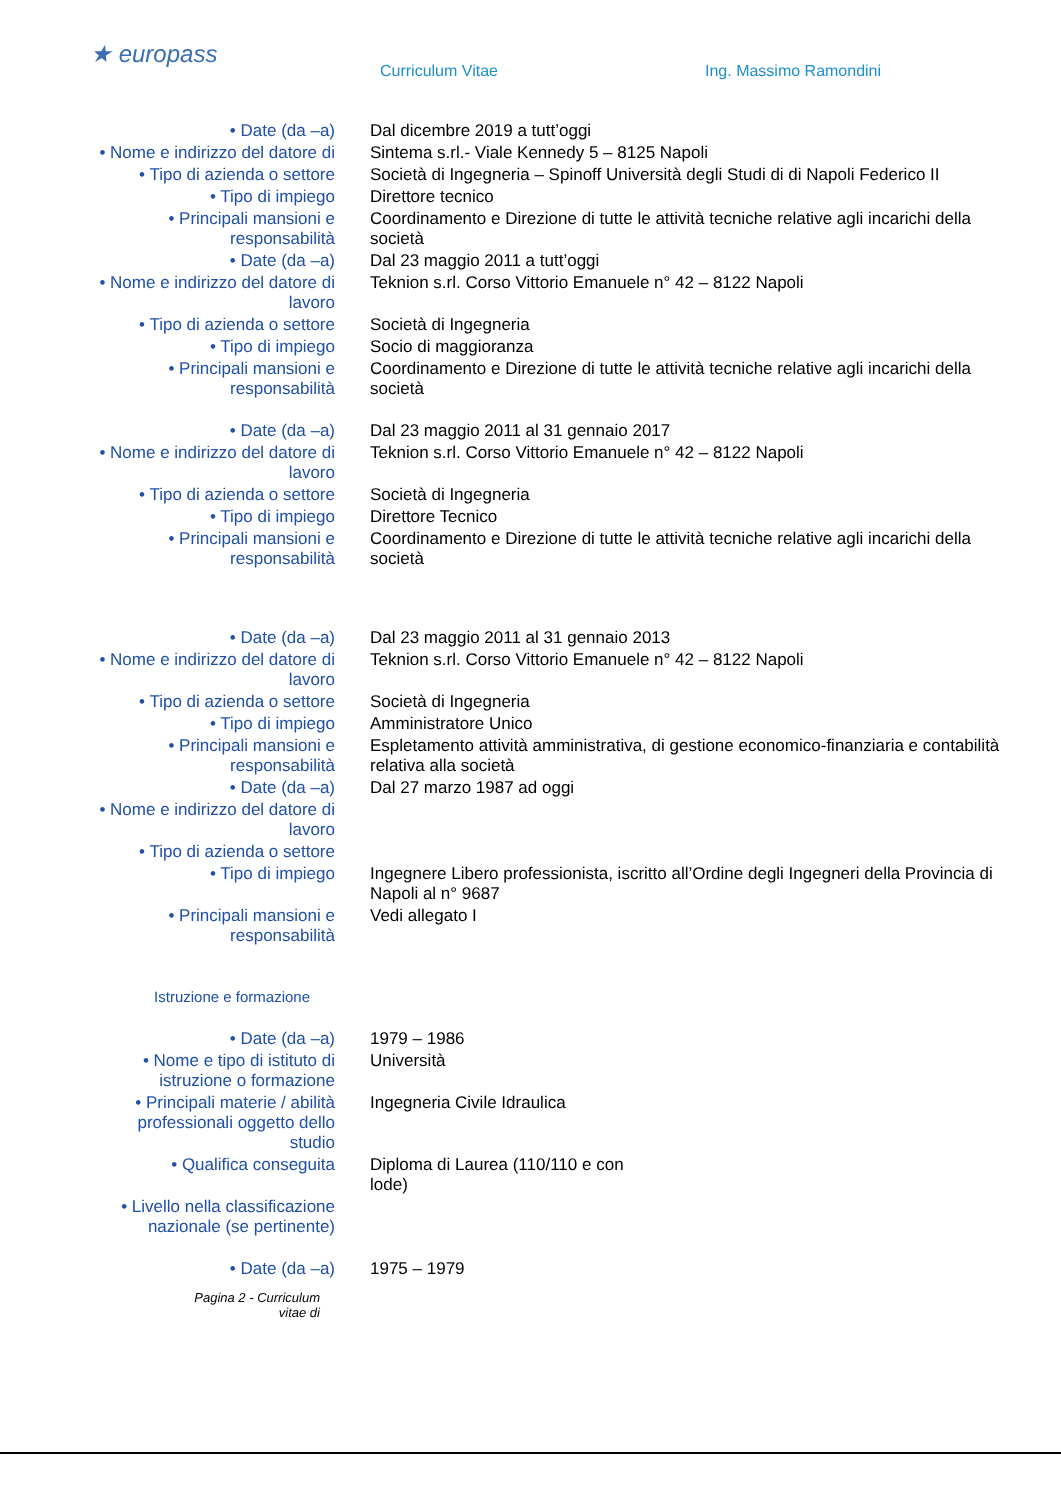★ europass
Curriculum Vitae Ing. Massimo Ramondini
| • Date (da –a) | Dal dicembre 2019 a tutt’oggi |
| • Nome e indirizzo del datore di | Sintema s.rl.- Viale Kennedy 5 – 8125 Napoli |
| • Tipo di azienda o settore | Società di Ingegneria – Spinoff Università degli Studi di di Napoli Federico II |
| • Tipo di impiego | Direttore tecnico |
| • Principali mansioni e responsabilità | Coordinamento e Direzione di tutte le attività tecniche relative agli incarichi della società |
| • Date (da –a) | Dal 23 maggio 2011 a tutt’oggi |
| • Nome e indirizzo del datore di lavoro | Teknion s.rl. Corso Vittorio Emanuele n° 42 – 8122 Napoli |
| • Tipo di azienda o settore | Società di Ingegneria |
| • Tipo di impiego | Socio di maggioranza |
| • Principali mansioni e responsabilità | Coordinamento e Direzione di tutte le attività tecniche relative agli incarichi della società |
| • Date (da –a) | Dal 23 maggio 2011 al 31 gennaio 2017 |
| • Nome e indirizzo del datore di lavoro | Teknion s.rl. Corso Vittorio Emanuele n° 42 – 8122 Napoli |
| • Tipo di azienda o settore | Società di Ingegneria |
| • Tipo di impiego | Direttore Tecnico |
| • Principali mansioni e responsabilità | Coordinamento e Direzione di tutte le attività tecniche relative agli incarichi della società |
| • Date (da –a) | Dal 23 maggio 2011 al 31 gennaio 2013 |
| • Nome e indirizzo del datore di lavoro | Teknion s.rl. Corso Vittorio Emanuele n° 42 – 8122 Napoli |
| • Tipo di azienda o settore | Società di Ingegneria |
| • Tipo di impiego | Amministratore Unico |
| • Principali mansioni e responsabilità | Espletamento attività amministrativa, di gestione economico-finanziaria e contabilità relativa alla società |
| • Date (da –a) | Dal 27 marzo 1987 ad oggi |
| • Nome e indirizzo del datore di lavoro | |
| • Tipo di azienda o settore | |
| • Tipo di impiego | Ingegnere Libero professionista, iscritto all’Ordine degli Ingegneri della Provincia di Napoli al n° 9687 |
| • Principali mansioni e responsabilità | Vedi allegato I |
| Istruzione e formazione | |
| • Date (da –a) | 1979 – 1986 |
| • Nome e tipo di istituto di istruzione o formazione | Università |
| • Principali materie / abilità professionali oggetto dello studio | Ingegneria Civile Idraulica |
| • Qualifica conseguita | Diploma di Laurea (110/110 e con lode) |
| • Livello nella classificazione nazionale (se pertinente) | |
| • Date (da –a) | 1975 – 1979 |
Pagina 2 - Curriculum vitae di